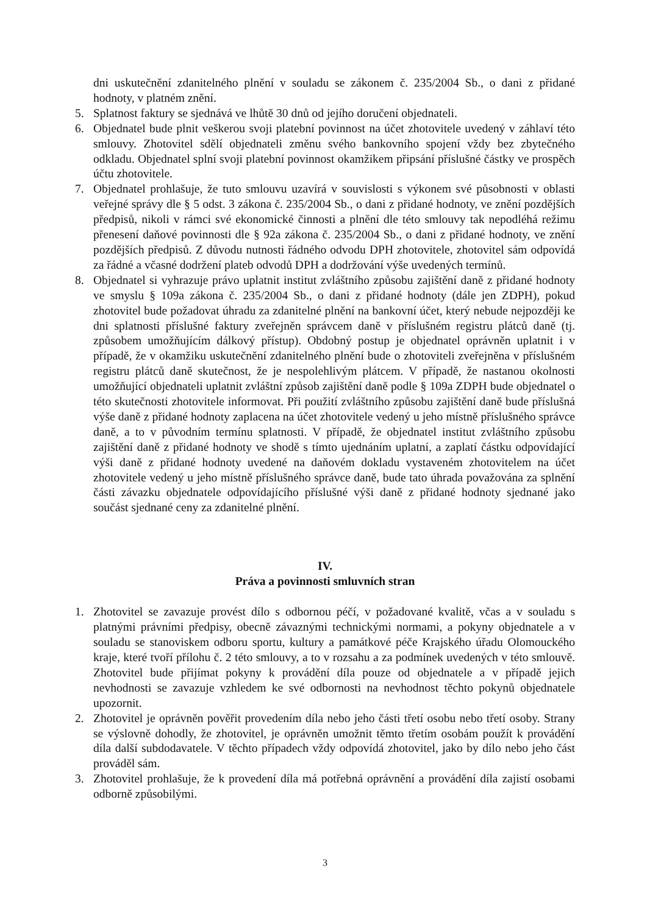dni uskutečnění zdanitelného plnění v souladu se zákonem č. 235/2004 Sb., o dani z přidané hodnoty, v platném znění.
5. Splatnost faktury se sjednává ve lhůtě 30 dnů od jejího doručení objednateli.
6. Objednatel bude plnit veškerou svoji platební povinnost na účet zhotovitele uvedený v záhlaví této smlouvy. Zhotovitel sdělí objednateli změnu svého bankovního spojení vždy bez zbytečného odkladu. Objednatel splní svoji platební povinnost okamžikem připsání příslušné částky ve prospěch účtu zhotovitele.
7. Objednatel prohlašuje, že tuto smlouvu uzavírá v souvislosti s výkonem své působnosti v oblasti veřejné správy dle § 5 odst. 3 zákona č. 235/2004 Sb., o dani z přidané hodnoty, ve znění pozdějších předpisů, nikoli v rámci své ekonomické činnosti a plnění dle této smlouvy tak nepodléhá režimu přenesení daňové povinnosti dle § 92a zákona č. 235/2004 Sb., o dani z přidané hodnoty, ve znění pozdějších předpisů. Z důvodu nutnosti řádného odvodu DPH zhotovitele, zhotovitel sám odpovídá za řádné a včasné dodržení plateb odvodů DPH a dodržování výše uvedených termínů.
8. Objednatel si vyhrazuje právo uplatnit institut zvláštního způsobu zajištění daně z přidané hodnoty ve smyslu § 109a zákona č. 235/2004 Sb., o dani z přidané hodnoty (dále jen ZDPH), pokud zhotovitel bude požadovat úhradu za zdanitelné plnění na bankovní účet, který nebude nejpozději ke dni splatnosti příslušné faktury zveřejněn správcem daně v příslušném registru plátců daně (tj. způsobem umožňujícím dálkový přístup). Obdobný postup je objednatel oprávněn uplatnit i v případě, že v okamžiku uskutečnění zdanitelného plnění bude o zhotoviteli zveřejněna v příslušném registru plátců daně skutečnost, že je nespolehlivým plátcem. V případě, že nastanou okolnosti umožňující objednateli uplatnit zvláštní způsob zajištění daně podle § 109a ZDPH bude objednatel o této skutečnosti zhotovitele informovat. Při použití zvláštního způsobu zajištění daně bude příslušná výše daně z přidané hodnoty zaplacena na účet zhotovitele vedený u jeho místně příslušného správce daně, a to v původním termínu splatnosti. V případě, že objednatel institut zvláštního způsobu zajištění daně z přidané hodnoty ve shodě s tímto ujednáním uplatní, a zaplatí částku odpovídající výši daně z přidané hodnoty uvedené na daňovém dokladu vystaveném zhotovitelem na účet zhotovitele vedený u jeho místně příslušného správce daně, bude tato úhrada považována za splnění části závazku objednatele odpovídajícího příslušné výši daně z přidané hodnoty sjednané jako součást sjednané ceny za zdanitelné plnění.
IV.
Práva a povinnosti smluvních stran
1. Zhotovitel se zavazuje provést dílo s odbornou péčí, v požadované kvalitě, včas a v souladu s platnými právními předpisy, obecně závaznými technickými normami, a pokyny objednatele a v souladu se stanoviskem odboru sportu, kultury a památkové péče Krajského úřadu Olomouckého kraje, které tvoří přílohu č. 2 této smlouvy, a to v rozsahu a za podmínek uvedených v této smlouvě. Zhotovitel bude přijímat pokyny k provádění díla pouze od objednatele a v případě jejich nevhodnosti se zavazuje vzhledem ke své odbornosti na nevhodnost těchto pokynů objednatele upozornit.
2. Zhotovitel je oprávněn pověřit provedením díla nebo jeho části třetí osobu nebo třetí osoby. Strany se výslovně dohodly, že zhotovitel, je oprávněn umožnit těmto třetím osobám použít k provádění díla další subdodavatele. V těchto případech vždy odpovídá zhotovitel, jako by dílo nebo jeho část prováděl sám.
3. Zhotovitel prohlašuje, že k provedení díla má potřebná oprávnění a provádění díla zajistí osobami odborně způsobilými.
3